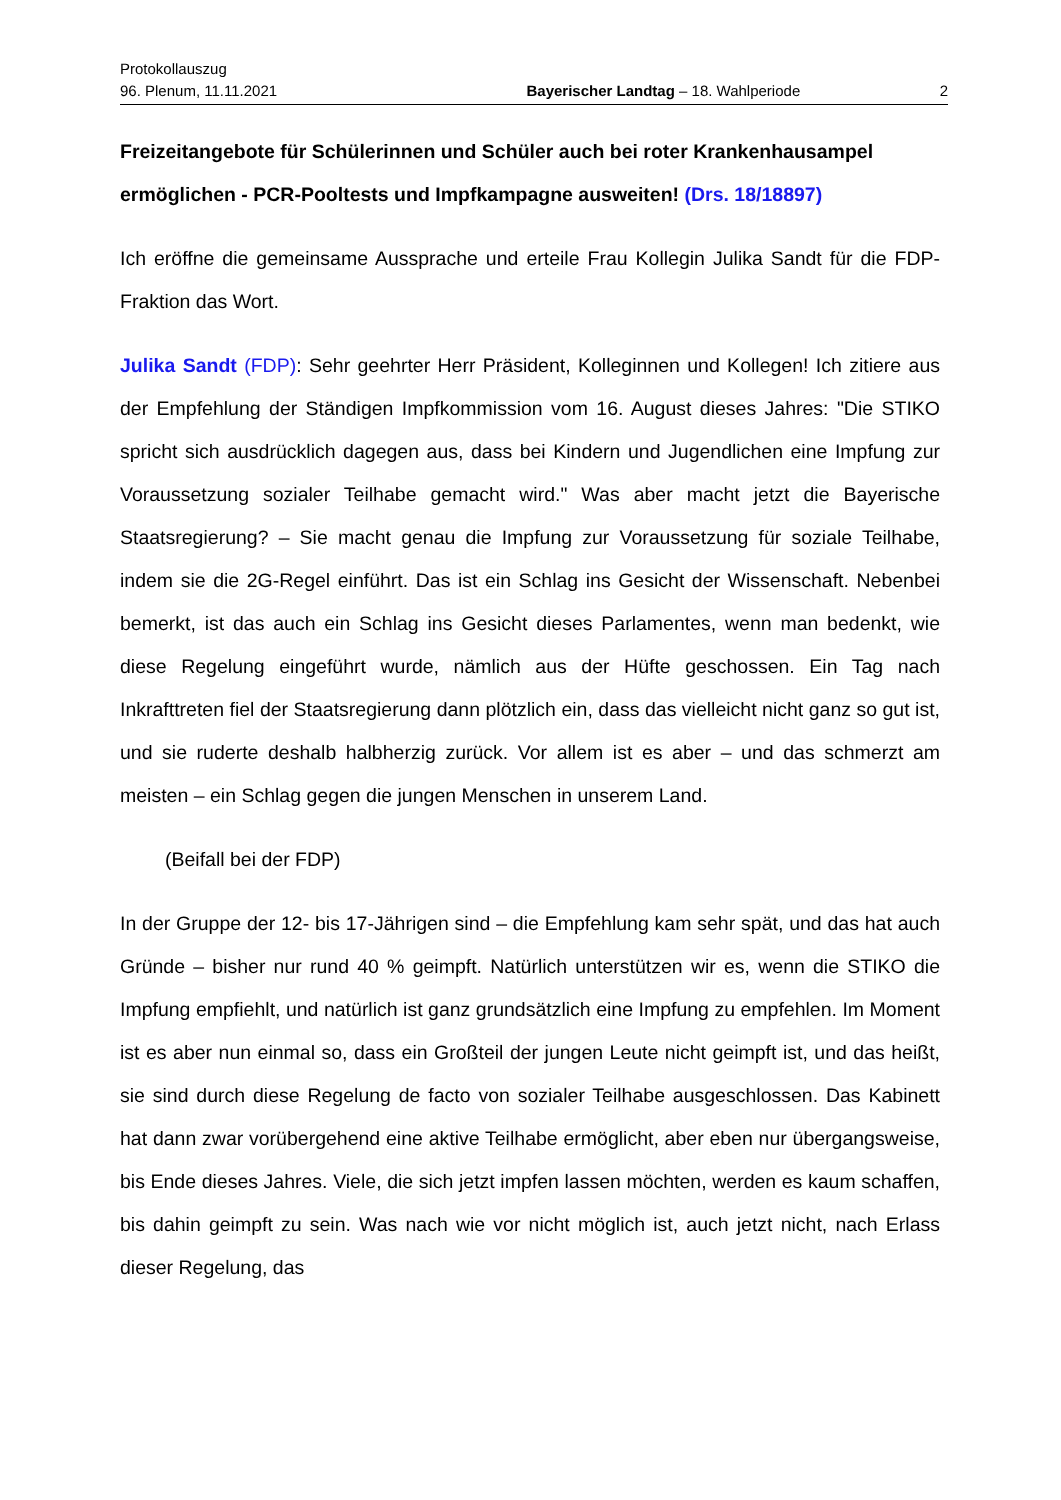Protokollauszug
96. Plenum, 11.11.2021 Bayerischer Landtag – 18. Wahlperiode 2
Freizeitangebote für Schülerinnen und Schüler auch bei roter Krankenhausampel ermöglichen - PCR-Pooltests und Impfkampagne ausweiten! (Drs. 18/18897)
Ich eröffne die gemeinsame Aussprache und erteile Frau Kollegin Julika Sandt für die FDP-Fraktion das Wort.
Julika Sandt (FDP): Sehr geehrter Herr Präsident, Kolleginnen und Kollegen! Ich zitiere aus der Empfehlung der Ständigen Impfkommission vom 16. August dieses Jahres: "Die STIKO spricht sich ausdrücklich dagegen aus, dass bei Kindern und Jugendlichen eine Impfung zur Voraussetzung sozialer Teilhabe gemacht wird." Was aber macht jetzt die Bayerische Staatsregierung? – Sie macht genau die Impfung zur Voraussetzung für soziale Teilhabe, indem sie die 2G-Regel einführt. Das ist ein Schlag ins Gesicht der Wissenschaft. Nebenbei bemerkt, ist das auch ein Schlag ins Gesicht dieses Parlamentes, wenn man bedenkt, wie diese Regelung eingeführt wurde, nämlich aus der Hüfte geschossen. Ein Tag nach Inkrafttreten fiel der Staatsregierung dann plötzlich ein, dass das vielleicht nicht ganz so gut ist, und sie ruderte deshalb halbherzig zurück. Vor allem ist es aber – und das schmerzt am meisten – ein Schlag gegen die jungen Menschen in unserem Land.
(Beifall bei der FDP)
In der Gruppe der 12- bis 17-Jährigen sind – die Empfehlung kam sehr spät, und das hat auch Gründe – bisher nur rund 40 % geimpft. Natürlich unterstützen wir es, wenn die STIKO die Impfung empfiehlt, und natürlich ist ganz grundsätzlich eine Impfung zu empfehlen. Im Moment ist es aber nun einmal so, dass ein Großteil der jungen Leute nicht geimpft ist, und das heißt, sie sind durch diese Regelung de facto von sozialer Teilhabe ausgeschlossen. Das Kabinett hat dann zwar vorübergehend eine aktive Teilhabe ermöglicht, aber eben nur übergangsweise, bis Ende dieses Jahres. Viele, die sich jetzt impfen lassen möchten, werden es kaum schaffen, bis dahin geimpft zu sein. Was nach wie vor nicht möglich ist, auch jetzt nicht, nach Erlass dieser Regelung, das